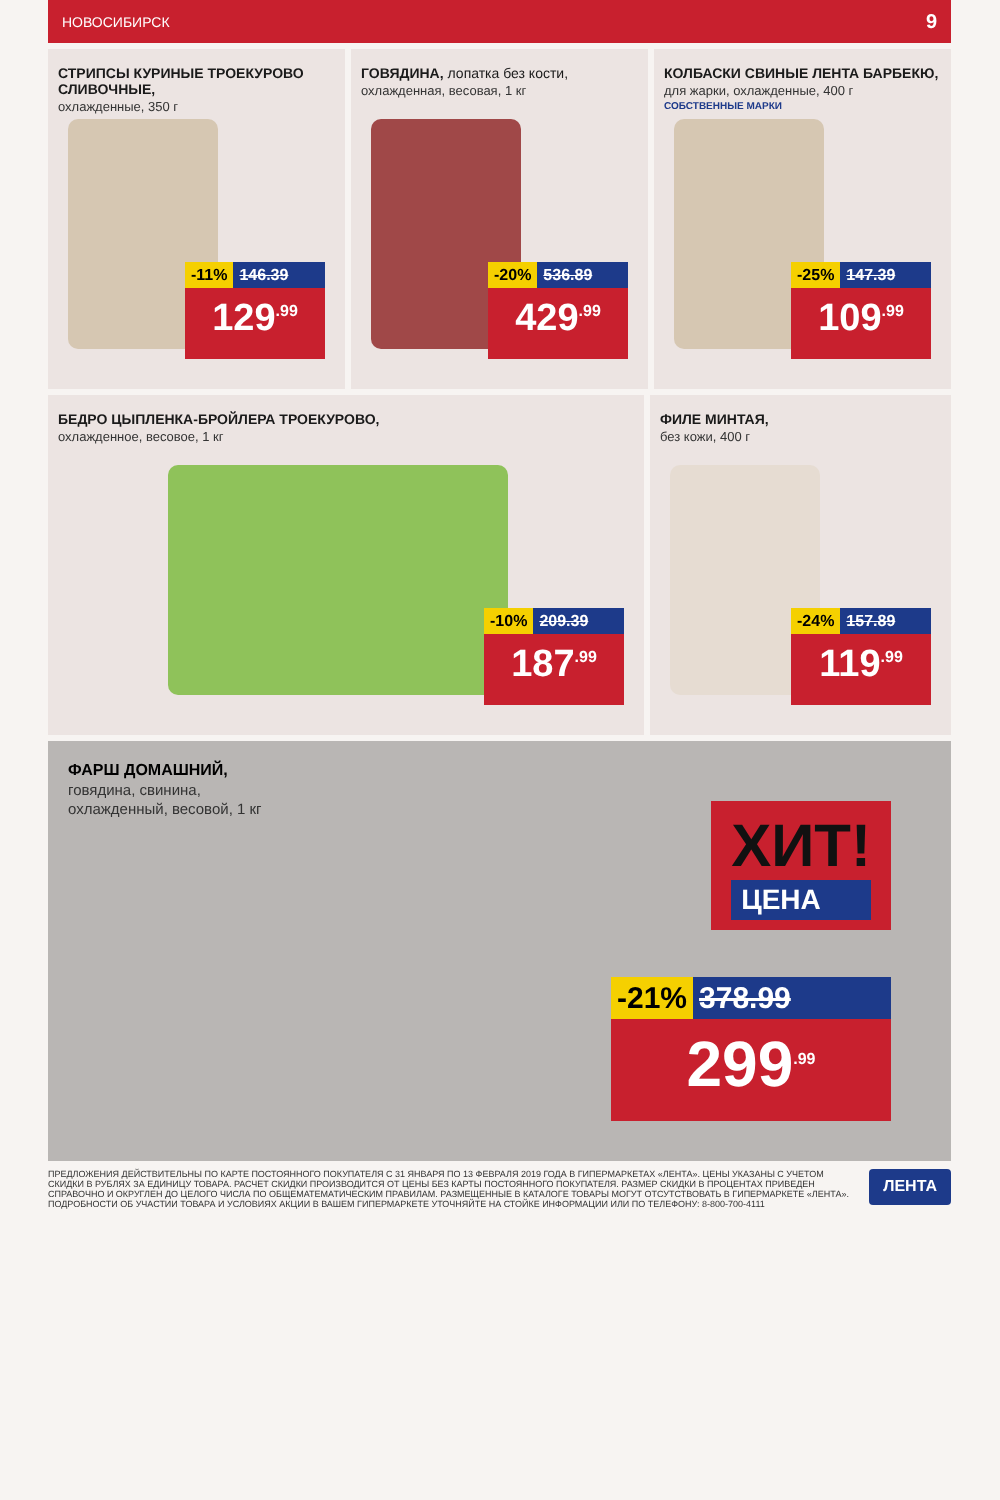НОВОСИБИРСК 9
СТРИПСЫ КУРИНЫЕ ТРОЕКУРОВО СЛИВОЧНЫЕ,
охлажденные, 350 г
-11% 146.39
129<sup>.99</sup>
ГОВЯДИНА, лопатка без кости,
охлажденная, весовая, 1 кг
-20% 536.89
429<sup>.99</sup>
КОЛБАСКИ СВИНЫЕ ЛЕНТА БАРБЕКЮ,
для жарки, охлажденные, 400 г
СОБСТВЕННЫЕ МАРКИ
-25% 147.39
109<sup>.99</sup>
БЕДРО ЦЫПЛЕНКА-БРОЙЛЕРА ТРОЕКУРОВО,
охлажденное, весовое, 1 кг
-10% 209.39
187<sup>.99</sup>
ФИЛЕ МИНТАЯ,
без кожи, 400 г
-24% 157.89
119<sup>.99</sup>
ФАРШ ДОМАШНИЙ,
говядина, свинина,
охлажденный, весовой, 1 кг
ХИТ!
ЦЕНА
-21% 378.99
299<sup>.99</sup>
ПРЕДЛОЖЕНИЯ ДЕЙСТВИТЕЛЬНЫ ПО КАРТЕ ПОСТОЯННОГО ПОКУПАТЕЛЯ С 31 ЯНВАРЯ ПО 13 ФЕВРАЛЯ 2019 ГОДА В ГИПЕРМАРКЕТАХ «ЛЕНТА». ЦЕНЫ УКАЗАНЫ С УЧЕТОМ СКИДКИ В РУБЛЯХ ЗА ЕДИНИЦУ ТОВАРА. РАСЧЕТ СКИДКИ ПРОИЗВОДИТСЯ ОТ ЦЕНЫ БЕЗ КАРТЫ ПОСТОЯННОГО ПОКУПАТЕЛЯ. РАЗМЕР СКИДКИ В ПРОЦЕНТАХ ПРИВЕДЕН СПРАВОЧНО И ОКРУГЛЕН ДО ЦЕЛОГО ЧИСЛА ПО ОБЩЕМАТЕМАТИЧЕСКИМ ПРАВИЛАМ. РАЗМЕЩЕННЫЕ В КАТАЛОГЕ ТОВАРЫ МОГУТ ОТСУТСТВОВАТЬ В ГИПЕРМАРКЕТЕ «ЛЕНТА». ПОДРОБНОСТИ ОБ УЧАСТИИ ТОВАРА И УСЛОВИЯХ АКЦИИ В ВАШЕМ ГИПЕРМАРКЕТЕ УТОЧНЯЙТЕ НА СТОЙКЕ ИНФОРМАЦИИ ИЛИ ПО ТЕЛЕФОНУ: 8-800-700-4111
ЛЕНТА